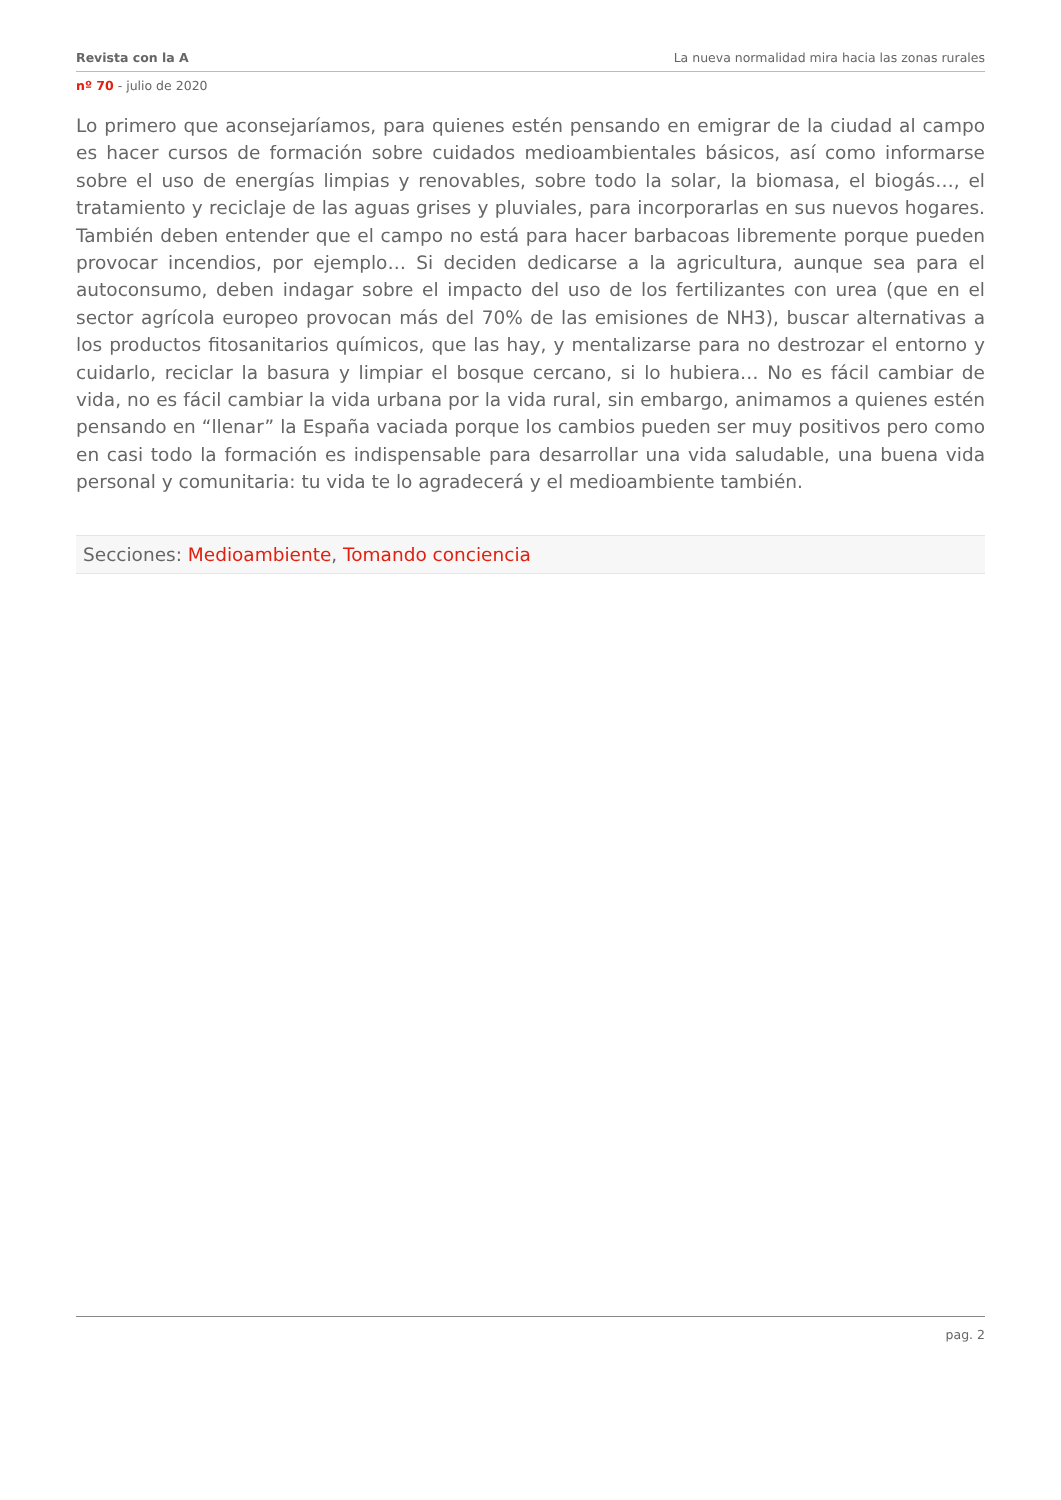Revista con la A La nueva normalidad mira hacia las zonas rurales
nº 70 - julio de 2020
Lo primero que aconsejaríamos, para quienes estén pensando en emigrar de la ciudad al campo es hacer cursos de formación sobre cuidados medioambientales básicos, así como informarse sobre el uso de energías limpias y renovables, sobre todo la solar, la biomasa, el biogás…, el tratamiento y reciclaje de las aguas grises y pluviales, para incorporarlas en sus nuevos hogares. También deben entender que el campo no está para hacer barbacoas libremente porque pueden provocar incendios, por ejemplo… Si deciden dedicarse a la agricultura, aunque sea para el autoconsumo, deben indagar sobre el impacto del uso de los fertilizantes con urea (que en el sector agrícola europeo provocan más del 70% de las emisiones de NH3), buscar alternativas a los productos fitosanitarios químicos, que las hay, y mentalizarse para no destrozar el entorno y cuidarlo, reciclar la basura y limpiar el bosque cercano, si lo hubiera… No es fácil cambiar de vida, no es fácil cambiar la vida urbana por la vida rural, sin embargo, animamos a quienes estén pensando en “llenar” la España vaciada porque los cambios pueden ser muy positivos pero como en casi todo la formación es indispensable para desarrollar una vida saludable, una buena vida personal y comunitaria: tu vida te lo agradecerá y el medioambiente también.
Secciones: Medioambiente, Tomando conciencia
pag. 2